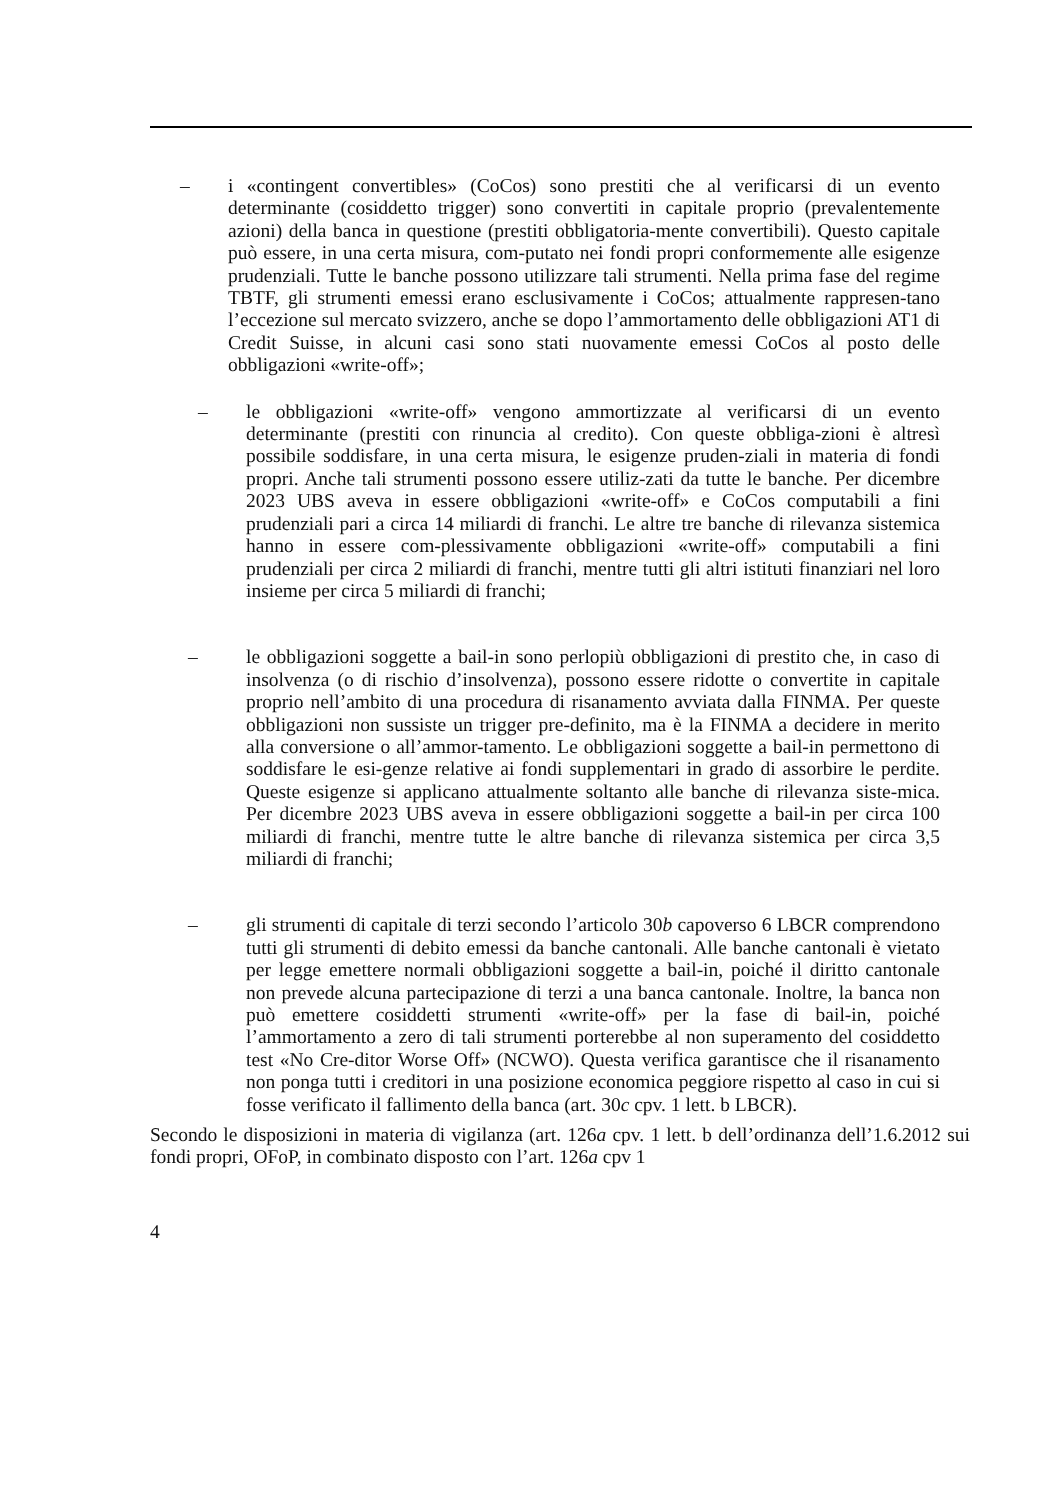– i «contingent convertibles» (CoCos) sono prestiti che al verificarsi di un evento determinante (cosiddetto trigger) sono convertiti in capitale proprio (prevalentemente azioni) della banca in questione (prestiti obbligatoria-mente convertibili). Questo capitale può essere, in una certa misura, com-putato nei fondi propri conformemente alle esigenze prudenziali. Tutte le banche possono utilizzare tali strumenti. Nella prima fase del regime TBTF, gli strumenti emessi erano esclusivamente i CoCos; attualmente rappresen-tano l’eccezione sul mercato svizzero, anche se dopo l’ammortamento delle obbligazioni AT1 di Credit Suisse, in alcuni casi sono stati nuovamente emessi CoCos al posto delle obbligazioni «write-off»;
– le obbligazioni «write-off» vengono ammortizzate al verificarsi di un evento determinante (prestiti con rinuncia al credito). Con queste obbliga-zioni è altresì possibile soddisfare, in una certa misura, le esigenze pruden-ziali in materia di fondi propri. Anche tali strumenti possono essere utiliz-zati da tutte le banche. Per dicembre 2023 UBS aveva in essere obbligazioni «write-off» e CoCos computabili a fini prudenziali pari a circa 14 miliardi di franchi. Le altre tre banche di rilevanza sistemica hanno in essere com-plessivamente obbligazioni «write-off» computabili a fini prudenziali per circa 2 miliardi di franchi, mentre tutti gli altri istituti finanziari nel loro insieme per circa 5 miliardi di franchi;
– le obbligazioni soggette a bail-in sono perlopiù obbligazioni di prestito che, in caso di insolvenza (o di rischio d’insolvenza), possono essere ridotte o convertite in capitale proprio nell’ambito di una procedura di risanamento avviata dalla FINMA. Per queste obbligazioni non sussiste un trigger pre-definito, ma è la FINMA a decidere in merito alla conversione o all’ammor-tamento. Le obbligazioni soggette a bail-in permettono di soddisfare le esi-genze relative ai fondi supplementari in grado di assorbire le perdite. Queste esigenze si applicano attualmente soltanto alle banche di rilevanza siste-mica. Per dicembre 2023 UBS aveva in essere obbligazioni soggette a bail-in per circa 100 miliardi di franchi, mentre tutte le altre banche di rilevanza sistemica per circa 3,5 miliardi di franchi;
– gli strumenti di capitale di terzi secondo l’articolo 30b capoverso 6 LBCR comprendono tutti gli strumenti di debito emessi da banche cantonali. Alle banche cantonali è vietato per legge emettere normali obbligazioni soggette a bail-in, poiché il diritto cantonale non prevede alcuna partecipazione di terzi a una banca cantonale. Inoltre, la banca non può emettere cosiddetti strumenti «write-off» per la fase di bail-in, poiché l’ammortamento a zero di tali strumenti porterebbe al non superamento del cosiddetto test «No Cre-ditor Worse Off» (NCWO). Questa verifica garantisce che il risanamento non ponga tutti i creditori in una posizione economica peggiore rispetto al caso in cui si fosse verificato il fallimento della banca (art. 30c cpv. 1 lett. b LBCR).
Secondo le disposizioni in materia di vigilanza (art. 126a cpv. 1 lett. b dell’ordinanza dell’1.6.2012 sui fondi propri, OFoP, in combinato disposto con l’art. 126a cpv 1
4